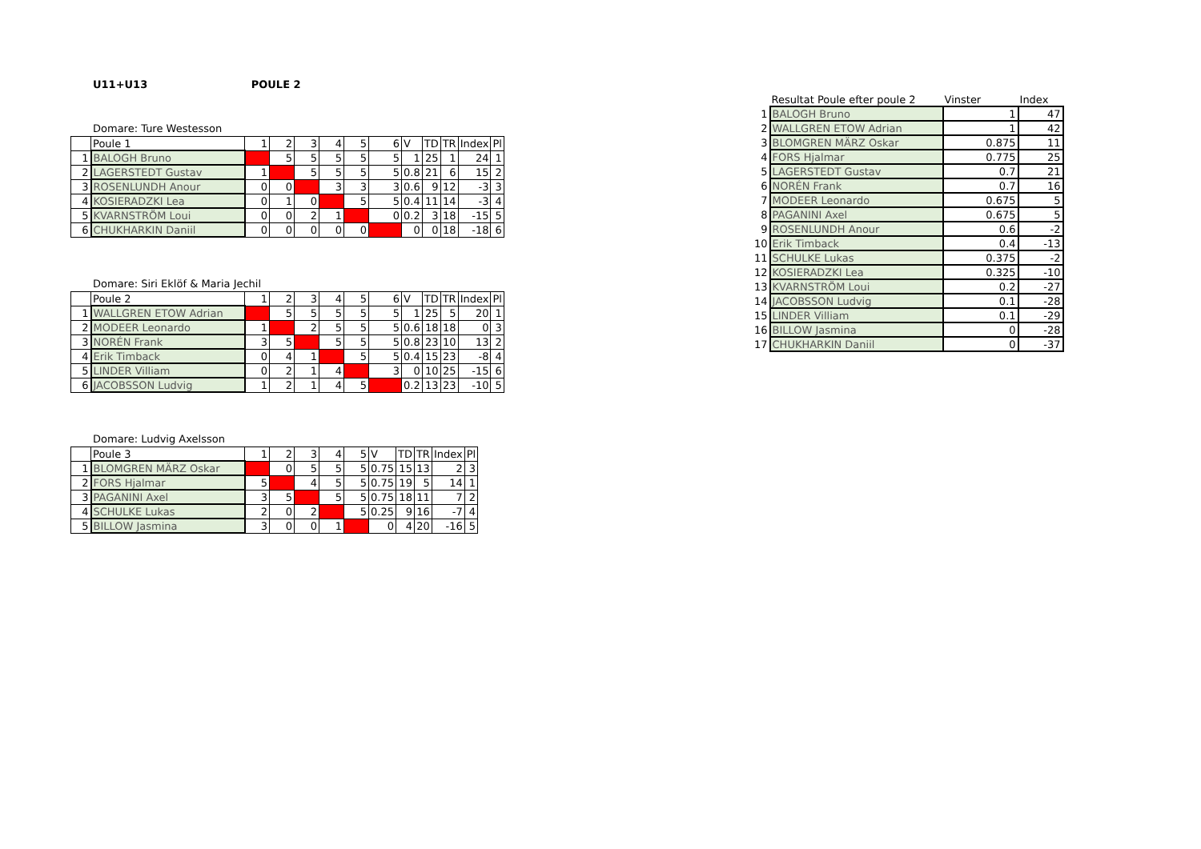U11+U13 POULE 2
Domare: Ture Westesson
| | Poule 1 | 1 | 2 | 3 | 4 | 5 | 6 | V | TD | TR | Index | Pl |
| 1 | BALOGH Bruno | | 5 | 5 | 5 | 5 | 5 | 1 | 25 | 1 | 24 | 1 |
| 2 | LAGERSTEDT Gustav | 1 | | 5 | 5 | 5 | 5 | 0.8 | 21 | 6 | 15 | 2 |
| 3 | ROSENLUNDH Anour | 0 | 0 | | 3 | 3 | 3 | 0.6 | 9 | 12 | -3 | 3 |
| 4 | KOSIERADZKI Lea | 0 | 1 | 0 | | 5 | 5 | 0.4 | 11 | 14 | -3 | 4 |
| 5 | KVARNSTRÖM Loui | 0 | 0 | 2 | 1 | | 0 | 0.2 | 3 | 18 | -15 | 5 |
| 6 | CHUKHARKIN Daniil | 0 | 0 | 0 | 0 | 0 | | 0 | 0 | 18 | -18 | 6 |
Domare: Siri Eklöf & Maria Jechil
| | Poule 2 | 1 | 2 | 3 | 4 | 5 | 6 | V | TD | TR | Index | Pl |
| 1 | WALLGREN ETOW Adrian | | 5 | 5 | 5 | 5 | 5 | 1 | 25 | 5 | 20 | 1 |
| 2 | MODEER Leonardo | 1 | | 2 | 5 | 5 | 5 | 0.6 | 18 | 18 | 0 | 3 |
| 3 | NORÉN Frank | 3 | 5 | | 5 | 5 | 5 | 0.8 | 23 | 10 | 13 | 2 |
| 4 | Erik Timback | 0 | 4 | 1 | | 5 | 5 | 0.4 | 15 | 23 | -8 | 4 |
| 5 | LINDER Villiam | 0 | 2 | 1 | 4 | | 3 | 0 | 10 | 25 | -15 | 6 |
| 6 | JACOBSSON Ludvig | 1 | 2 | 1 | 4 | 5 | | 0.2 | 13 | 23 | -10 | 5 |
Domare: Ludvig Axelsson
| | Poule 3 | 1 | 2 | 3 | 4 | 5 | V | TD | TR | Index | Pl |
| 1 | BLOMGREN MÄRZ Oskar | | 0 | 5 | 5 | 5 | 0.75 | 15 | 13 | 2 | 3 |
| 2 | FORS Hjalmar | 5 | | 4 | 5 | 5 | 0.75 | 19 | 5 | 14 | 1 |
| 3 | PAGANINI Axel | 3 | 5 | | 5 | 5 | 0.75 | 18 | 11 | 7 | 2 |
| 4 | SCHULKE Lukas | 2 | 0 | 2 | | 5 | 0.25 | 9 | 16 | -7 | 4 |
| 5 | BILLOW Jasmina | 3 | 0 | 0 | 1 | | 0 | 4 | 20 | -16 | 5 |
| | Resultat Poule efter poule 2 | Vinster | Index |
| 1 | BALOGH Bruno | 1 | 47 |
| 2 | WALLGREN ETOW Adrian | 1 | 42 |
| 3 | BLOMGREN MÄRZ Oskar | 0.875 | 11 |
| 4 | FORS Hjalmar | 0.775 | 25 |
| 5 | LAGERSTEDT Gustav | 0.7 | 21 |
| 6 | NORÉN Frank | 0.7 | 16 |
| 7 | MODEER Leonardo | 0.675 | 5 |
| 8 | PAGANINI Axel | 0.675 | 5 |
| 9 | ROSENLUNDH Anour | 0.6 | -2 |
| 10 | Erik Timback | 0.4 | -13 |
| 11 | SCHULKE Lukas | 0.375 | -2 |
| 12 | KOSIERADZKI Lea | 0.325 | -10 |
| 13 | KVARNSTRÖM Loui | 0.2 | -27 |
| 14 | JACOBSSON Ludvig | 0.1 | -28 |
| 15 | LINDER Villiam | 0.1 | -29 |
| 16 | BILLOW Jasmina | 0 | -28 |
| 17 | CHUKHARKIN Daniil | 0 | -37 |